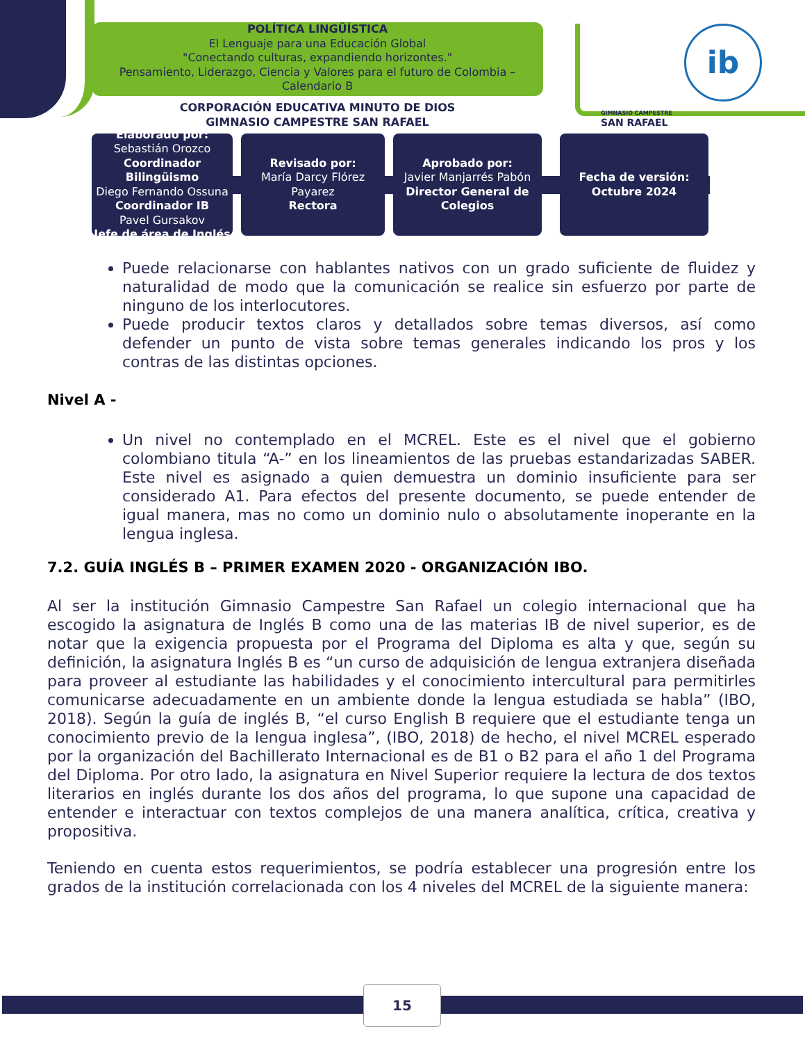POLÍTICA LINGÜÍSTICA
El Lenguaje para una Educación Global
"Conectando culturas, expandiendo horizontes."
Pensamiento, Liderazgo, Ciencia y Valores para el futuro de Colombia – Calendario B
CORPORACIÓN EDUCATIVA MINUTO DE DIOS
GIMNASIO CAMPESTRE SAN RAFAEL
GIMNASIO CAMPESTRE
SAN RAFAEL
ib
Elaborado por:
Sebastián Orozco
Coordinador Bilingüismo
Diego Fernando Ossuna
Coordinador IB
Pavel Gursakov
Jefe de área de Inglés
Revisado por:
María Darcy Flórez Payarez
Rectora
Aprobado por:
Javier Manjarrés Pabón
Director General de Colegios
Fecha de versión:
Octubre 2024
Puede relacionarse con hablantes nativos con un grado suficiente de fluidez y naturalidad de modo que la comunicación se realice sin esfuerzo por parte de ninguno de los interlocutores.
Puede producir textos claros y detallados sobre temas diversos, así como defender un punto de vista sobre temas generales indicando los pros y los contras de las distintas opciones.
Nivel A -
Un nivel no contemplado en el MCREL. Este es el nivel que el gobierno colombiano titula “A-” en los lineamientos de las pruebas estandarizadas SABER. Este nivel es asignado a quien demuestra un dominio insuficiente para ser considerado A1. Para efectos del presente documento, se puede entender de igual manera, mas no como un dominio nulo o absolutamente inoperante en la lengua inglesa.
7.2. GUÍA INGLÉS B – PRIMER EXAMEN 2020 - ORGANIZACIÓN IBO.
Al ser la institución Gimnasio Campestre San Rafael un colegio internacional que ha escogido la asignatura de Inglés B como una de las materias IB de nivel superior, es de notar que la exigencia propuesta por el Programa del Diploma es alta y que, según su definición, la asignatura Inglés B es “un curso de adquisición de lengua extranjera diseñada para proveer al estudiante las habilidades y el conocimiento intercultural para permitirles comunicarse adecuadamente en un ambiente donde la lengua estudiada se habla” (IBO, 2018). Según la guía de inglés B, “el curso English B requiere que el estudiante tenga un conocimiento previo de la lengua inglesa”, (IBO, 2018) de hecho, el nivel MCREL esperado por la organización del Bachillerato Internacional es de B1 o B2 para el año 1 del Programa del Diploma. Por otro lado, la asignatura en Nivel Superior requiere la lectura de dos textos literarios en inglés durante los dos años del programa, lo que supone una capacidad de entender e interactuar con textos complejos de una manera analítica, crítica, creativa y propositiva.
Teniendo en cuenta estos requerimientos, se podría establecer una progresión entre los grados de la institución correlacionada con los 4 niveles del MCREL de la siguiente manera:
15